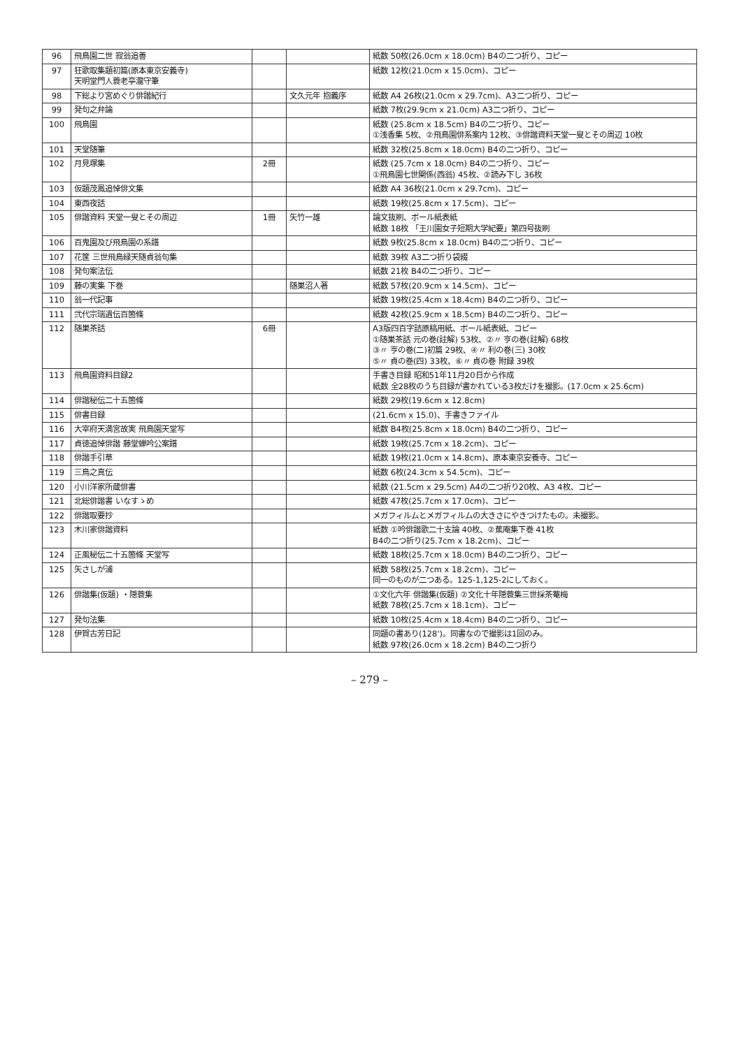| 96 | 飛鳥園二世 寂翁追善 | | | 紙数 50枚(26.0cm x 18.0cm) B4の二つ折り、コピー |
| 97 | 狂歌取集題初篇(原本東京安義寺) 天明堂門人蓑老亭瀧守筆 | | | 紙数 12枚(21.0cm x 15.0cm)、コピー |
| 98 | 下総より宮めぐり俳諧紀行 | | 文久元年 抱義序 | 紙数 A4 26枚(21.0cm x 29.7cm)、A3二つ折り、コピー |
| 99 | 発句之弁論 | | | 紙数 7枚(29.9cm x 21.0cm) A3二つ折り、コピー |
| 100 | 飛鳥園 | | | 紙数 (25.8cm x 18.5cm) B4の二つ折り、コピー ①浅香集 5枚、②飛鳥園俳系案内 12枚、③俳諧資料天堂一叟とその周辺 10枚 |
| 101 | 天堂随筆 | | | 紙数 32枚(25.8cm x 18.0cm) B4の二つ折り、コピー |
| 102 | 月見塚集 | 2冊 | | 紙数 (25.7cm x 18.0cm) B4の二つ折り、コピー ①飛鳥園七世関係(西翁) 45枚、②読み下し 36枚 |
| 103 | 仮題茂鳳追悼俳文集 | | | 紙数 A4 36枚(21.0cm x 29.7cm)、コピー |
| 104 | 東西夜話 | | | 紙数 19枚(25.8cm x 17.5cm)、コピー |
| 105 | 俳諧資料 天堂一叟とその周辺 | 1冊 | 矢竹一雄 | 論文抜刷、ボール紙表紙 紙数 18枚 「王川園女子短期大学紀要」第四号抜刷 |
| 106 | 百鬼園及び飛鳥園の系譜 | | | 紙数 9枚(25.8cm x 18.0cm) B4の二つ折り、コピー |
| 107 | 花筐 三世飛鳥緑天随貞翁句集 | | | 紙数 39枚 A3二つ折り袋綴 |
| 108 | 発句案法伝 | | | 紙数 21枚 B4の二つ折り、コピー |
| 109 | 藤の実集 下巻 | | 随巣沼人著 | 紙数 57枚(20.9cm x 14.5cm)、コピー |
| 110 | 翁一代記事 | | | 紙数 19枚(25.4cm x 18.4cm) B4の二つ折り、コピー |
| 111 | 弐代宗瑞遺伝百箇條 | | | 紙数 42枚(25.9cm x 18.5cm) B4の二つ折り、コピー |
| 112 | 随巣茶話 | 6冊 | | A3版四百字詰原稿用紙、ボール紙表紙、コピー ①随巣茶話 元の巻(註解) 53枚、②〃 亨の巻(註解) 68枚 ③〃 亨の巻(二)初篇 29枚、④〃 利の巻(三) 30枚 ⑤〃 貞の巻(四) 33枚、⑥〃 貞の巻 附録 39枚 |
| 113 | 飛鳥園資料目録2 | | | 手書き目録 昭和51年11月20日から作成 紙数 全28枚のうち目録が書かれている3枚だけを撮影。(17.0cm x 25.6cm) |
| 114 | 俳諧秘伝二十五箇條 | | | 紙数 29枚(19.6cm x 12.8cm) |
| 115 | 俳書目録 | | | (21.6cm x 15.0)、手書きファイル |
| 116 | 大宰府天満宮故実 飛鳥園天堂写 | | | 紙数 B4枚(25.8cm x 18.0cm) B4の二つ折り、コピー |
| 117 | 貞徳追悼俳諧 藤堂蝉吟公案譜 | | | 紙数 19枚(25.7cm x 18.2cm)、コピー |
| 118 | 俳諧手引草 | | | 紙数 19枚(21.0cm x 14.8cm)、原本東京安養寺、コピー |
| 119 | 三鳥之真伝 | | | 紙数 6枚(24.3cm x 54.5cm)、コピー |
| 120 | 小川洋家所蔵俳書 | | | 紙数 (21.5cm x 29.5cm) A4の二つ折り20枚、A3 4枚、コピー |
| 121 | 北総俳諧書 いなすゝめ | | | 紙数 47枚(25.7cm x 17.0cm)、コピー |
| 122 | 俳諧取要抄 | | | メガフィルムとメガフィルムの大きさにやきつけたもの。未撮影。 |
| 123 | 木川家俳諧資料 | | | 紙数 ①吟俳諧歌二十支論 40枚、②蕉庵集下巻 41枚 B4の二つ折り(25.7cm x 18.2cm)、コピー |
| 124 | 正風秘伝二十五箇條 天堂写 | | | 紙数 18枚(25.7cm x 18.0cm) B4の二つ折り、コピー |
| 125 | 矢さしが浦 | | | 紙数 58枚(25.7cm x 18.2cm)、コピー 同一のものが二つある。125-1,125-2にしておく。 |
| 126 | 俳諧集(仮題) ・隠蓑集 | | | ①文化六年 俳諧集(仮題) ②文化十年隠蓑集三世採茶菴梅 紙数 78枚(25.7cm x 18.1cm)、コピー |
| 127 | 発句法集 | | | 紙数 10枚(25.4cm x 18.4cm) B4の二つ折り、コピー |
| 128 | 伊賀古芳日記 | | | 同題の書あり(128')。同書なので撮影は1回のみ。 紙数 97枚(26.0cm x 18.2cm) B4の二つ折り |
– 279 –